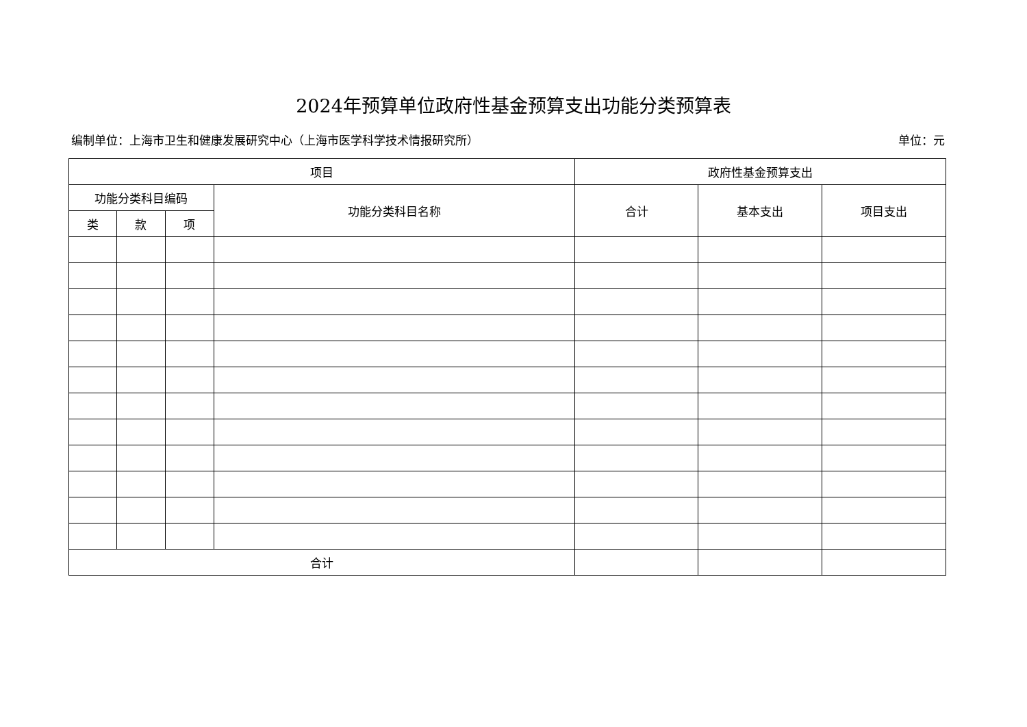2024年预算单位政府性基金预算支出功能分类预算表
编制单位：上海市卫生和健康发展研究中心（上海市医学科学技术情报研究所） 单位：元
| 项目 | | | | 政府性基金预算支出 | | |
| --- | --- | --- | --- | --- | --- | --- |
| 功能分类科目编码 | | | 功能分类科目名称 | 合计 | 基本支出 | 项目支出 |
| 类 | 款 | 项 | | | | |
| 合计 | | | | | | |